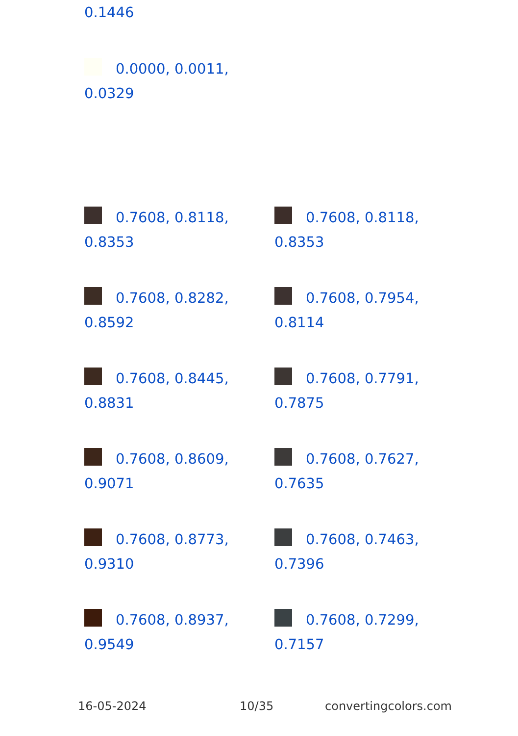0.1446
0.0000, 0.0011, 0.0329
0.7608, 0.8118, 0.8353
0.7608, 0.8118, 0.8353
0.7608, 0.8282, 0.8592
0.7608, 0.7954, 0.8114
0.7608, 0.8445, 0.8831
0.7608, 0.7791, 0.7875
0.7608, 0.8609, 0.9071
0.7608, 0.7627, 0.7635
0.7608, 0.8773, 0.9310
0.7608, 0.7463, 0.7396
0.7608, 0.8937, 0.9549
0.7608, 0.7299, 0.7157
16-05-2024 10/35 convertingcolors.com